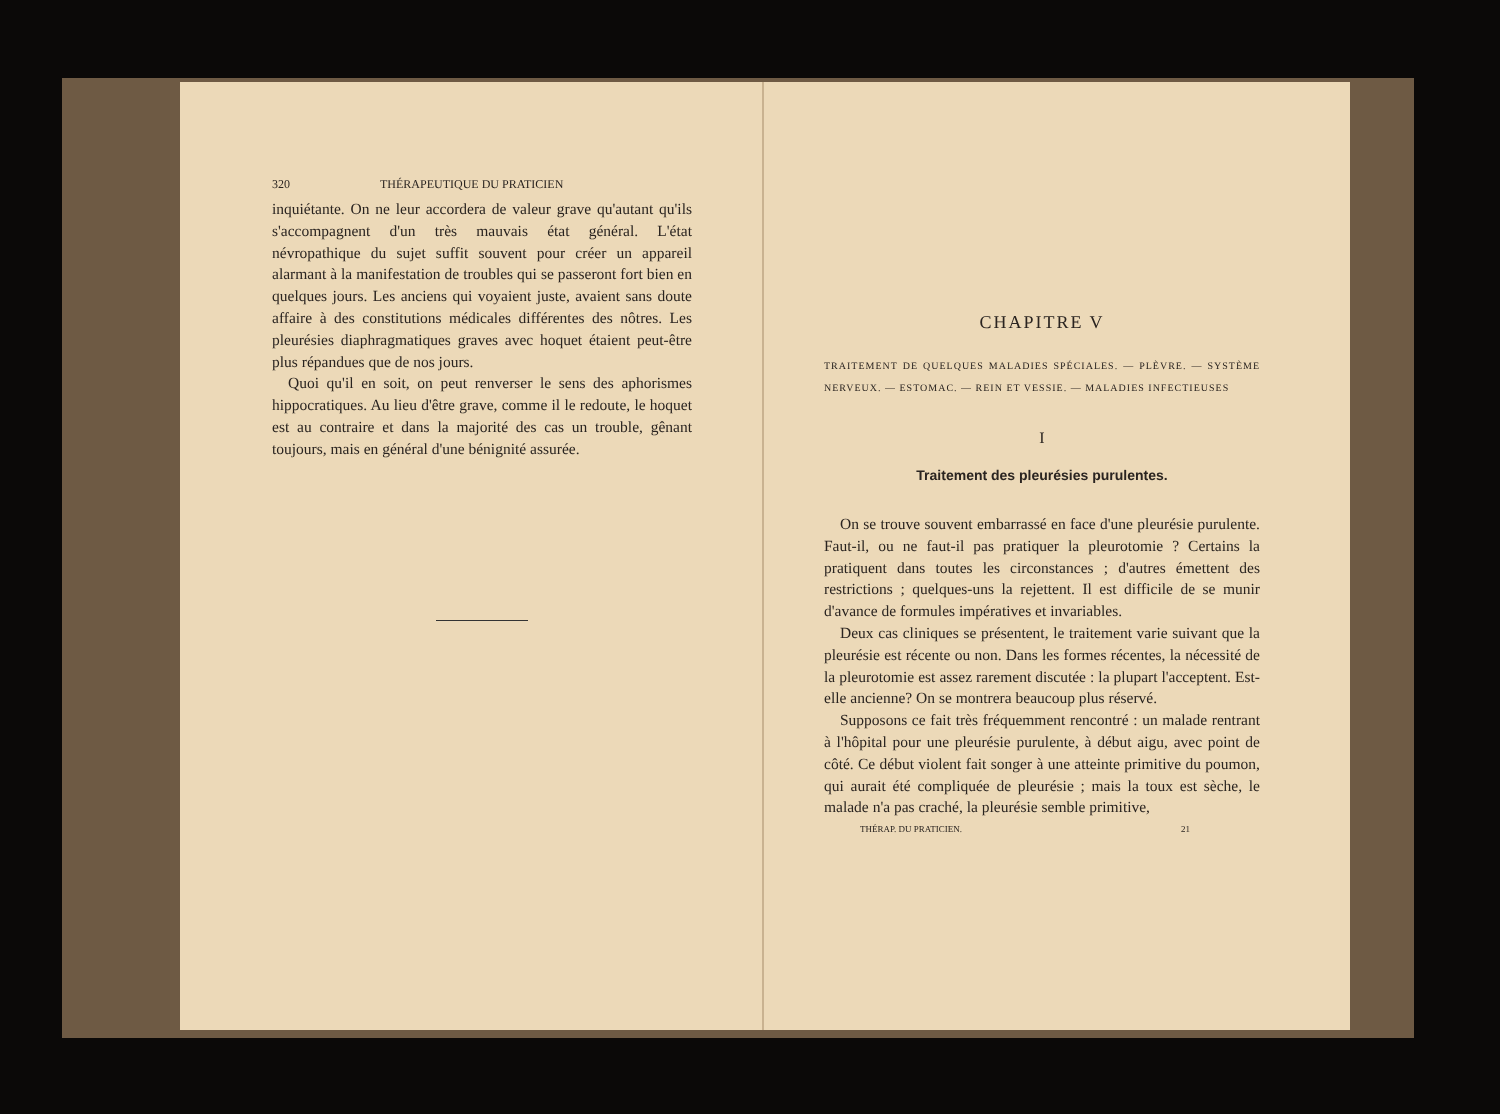320 THÉRAPEUTIQUE DU PRATICIEN
inquiétante. On ne leur accordera de valeur grave qu'autant qu'ils s'accompagnent d'un très mauvais état général. L'état névropathique du sujet suffit souvent pour créer un appareil alarmant à la manifestation de troubles qui se passeront fort bien en quelques jours. Les anciens qui voyaient juste, avaient sans doute affaire à des constitutions médicales différentes des nôtres. Les pleurésies diaphragmatiques graves avec hoquet étaient peut-être plus répandues que de nos jours.
Quoi qu'il en soit, on peut renverser le sens des aphorismes hippocratiques. Au lieu d'être grave, comme il le redoute, le hoquet est au contraire et dans la majorité des cas un trouble, gênant toujours, mais en général d'une bénignité assurée.
CHAPITRE V
TRAITEMENT DE QUELQUES MALADIES SPÉCIALES. — PLÈVRE. — SYSTÈME NERVEUX. — ESTOMAC. — REIN ET VESSIE. — MALADIES INFECTIEUSES
I
Traitement des pleurésies purulentes.
On se trouve souvent embarrassé en face d'une pleurésie purulente. Faut-il, ou ne faut-il pas pratiquer la pleurotomie ? Certains la pratiquent dans toutes les circonstances ; d'autres émettent des restrictions ; quelques-uns la rejettent. Il est difficile de se munir d'avance de formules impératives et invariables.
Deux cas cliniques se présentent, le traitement varie suivant que la pleurésie est récente ou non. Dans les formes récentes, la nécessité de la pleurotomie est assez rarement discutée : la plupart l'acceptent. Est-elle ancienne? On se montrera beaucoup plus réservé.
Supposons ce fait très fréquemment rencontré : un malade rentrant à l'hôpital pour une pleurésie purulente, à début aigu, avec point de côté. Ce début violent fait songer à une atteinte primitive du poumon, qui aurait été compliquée de pleurésie ; mais la toux est sèche, le malade n'a pas craché, la pleurésie semble primitive,
THÉRAP. DU PRATICIEN. 21